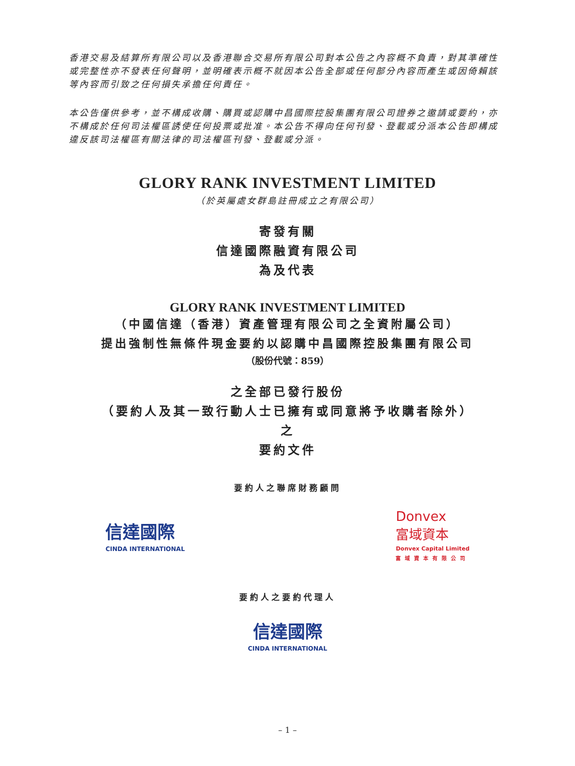香港交易及結算所有限公司以及香港聯合交易所有限公司對本公告之內容概不負責，對其準確性或完整性亦不發表任何聲明，並明確表示概不就因本公告全部或任何部分內容而產生或因倚賴該等內容而引致之任何損失承擔任何責任。
本公告僅供參考，並不構成收購、購買或認購中昌國際控股集團有限公司證券之邀請或要約，亦不構成於任何司法權區誘使任何投票或批准。本公告不得向任何刊發、登載或分派本公告即構成違反該司法權區有關法律的司法權區刊發、登載或分派。
GLORY RANK INVESTMENT LIMITED
（於英屬處女群島註冊成立之有限公司）
寄發有關
信達國際融資有限公司
為及代表
GLORY RANK INVESTMENT LIMITED
（中國信達（香港）資產管理有限公司之全資附屬公司）
提出強制性無條件現金要約以認購中昌國際控股集團有限公司
（股份代號：859）
之全部已發行股份
（要約人及其一致行動人士已擁有或同意將予收購者除外）
之
要約文件
要約人之聯席財務顧問
信達國際
CINDA INTERNATIONAL
Donvex
富域資本
Donvex Capital Limited
富域資本有限公司
要約人之要約代理人
信達國際
CINDA INTERNATIONAL
– 1 –